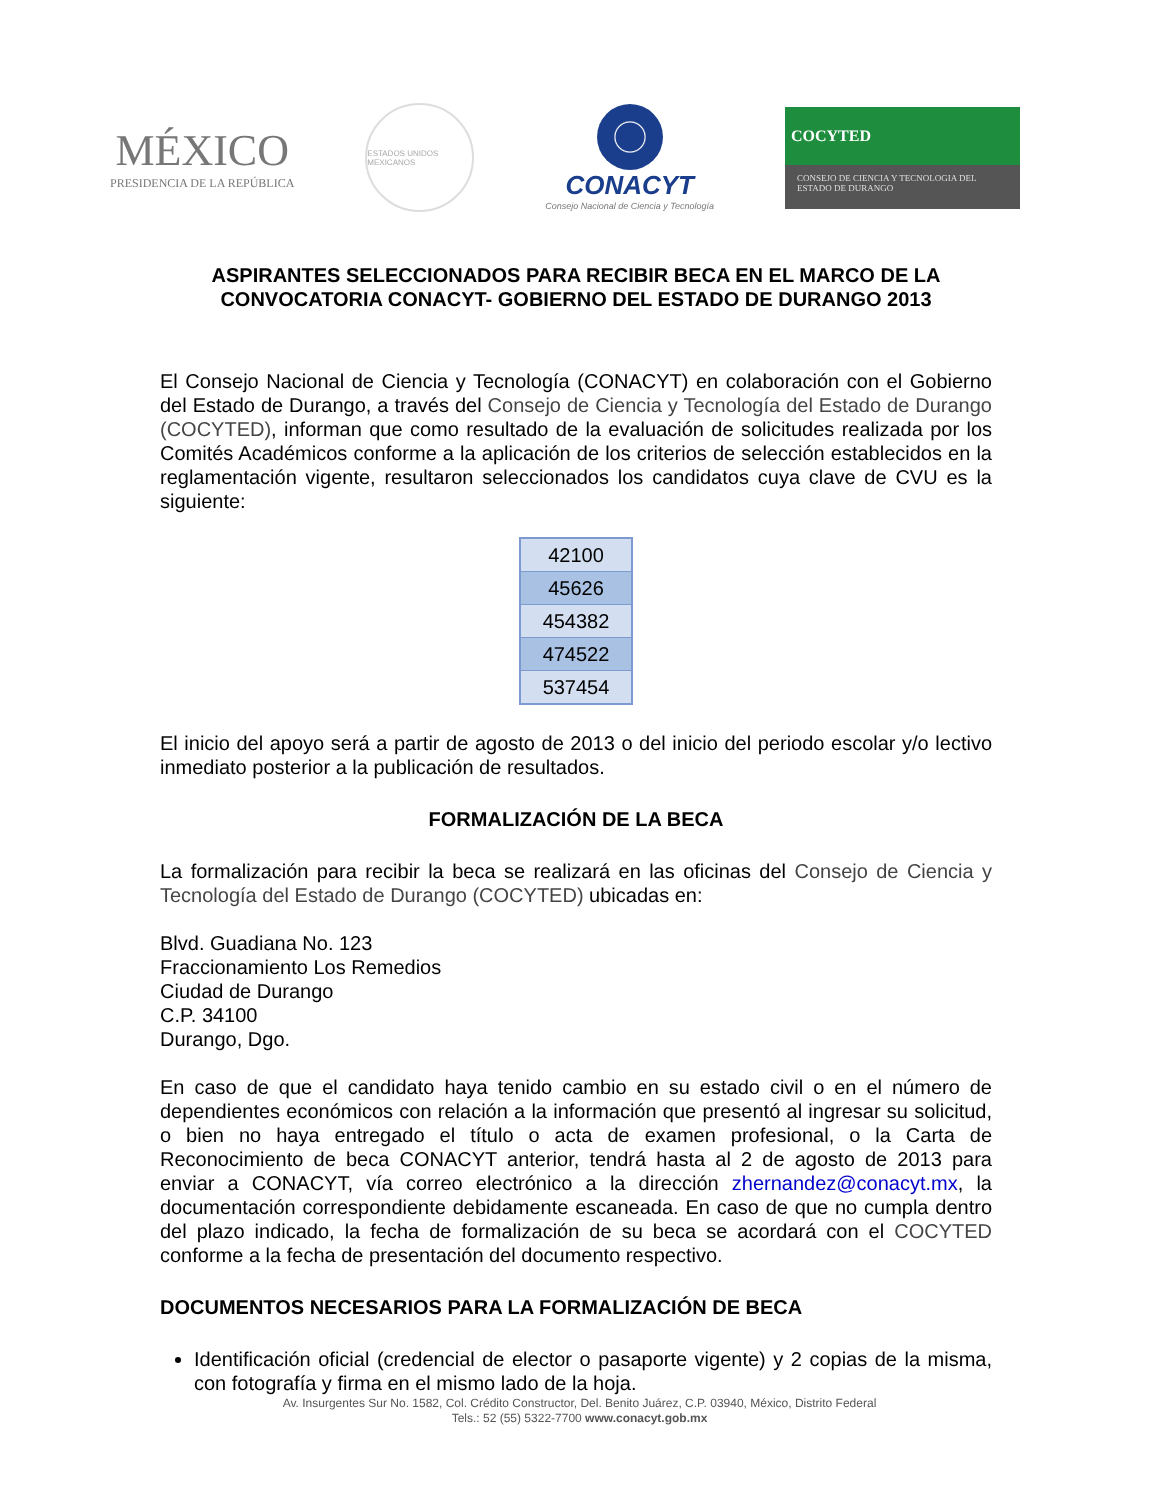MÉXICO
PRESIDENCIA DE LA REPÚBLICA
ESTADOS UNIDOS MEXICANOS
CONACYT
Consejo Nacional de Ciencia y Tecnología
COCYTED
CONSEJO DE CIENCIA Y TECNOLOGIA DEL ESTADO DE DURANGO
ASPIRANTES SELECCIONADOS PARA RECIBIR BECA EN EL MARCO DE LA CONVOCATORIA CONACYT- GOBIERNO DEL ESTADO DE DURANGO 2013
El Consejo Nacional de Ciencia y Tecnología (CONACYT) en colaboración con el Gobierno del Estado de Durango, a través del Consejo de Ciencia y Tecnología del Estado de Durango (COCYTED), informan que como resultado de la evaluación de solicitudes realizada por los Comités Académicos conforme a la aplicación de los criterios de selección establecidos en la reglamentación vigente, resultaron seleccionados los candidatos cuya clave de CVU es la siguiente:
| 42100 |
| 45626 |
| 454382 |
| 474522 |
| 537454 |
El inicio del apoyo será a partir de agosto de 2013 o del inicio del periodo escolar y/o lectivo inmediato posterior a la publicación de resultados.
FORMALIZACIÓN DE LA BECA
La formalización para recibir la beca se realizará en las oficinas del Consejo de Ciencia y Tecnología del Estado de Durango (COCYTED) ubicadas en:
Blvd. Guadiana No. 123
Fraccionamiento Los Remedios
Ciudad de Durango
C.P. 34100
Durango, Dgo.
En caso de que el candidato haya tenido cambio en su estado civil o en el número de dependientes económicos con relación a la información que presentó al ingresar su solicitud, o bien no haya entregado el título o acta de examen profesional, o la Carta de Reconocimiento de beca CONACYT anterior, tendrá hasta al 2 de agosto de 2013 para enviar a CONACYT, vía correo electrónico a la dirección zhernandez@conacyt.mx, la documentación correspondiente debidamente escaneada. En caso de que no cumpla dentro del plazo indicado, la fecha de formalización de su beca se acordará con el COCYTED conforme a la fecha de presentación del documento respectivo.
DOCUMENTOS NECESARIOS PARA LA FORMALIZACIÓN DE BECA
Identificación oficial (credencial de elector o pasaporte vigente) y 2 copias de la misma, con fotografía y firma en el mismo lado de la hoja.
Av. Insurgentes Sur No. 1582, Col. Crédito Constructor, Del. Benito Juárez, C.P. 03940, México, Distrito Federal
Tels.: 52 (55) 5322-7700 www.conacyt.gob.mx